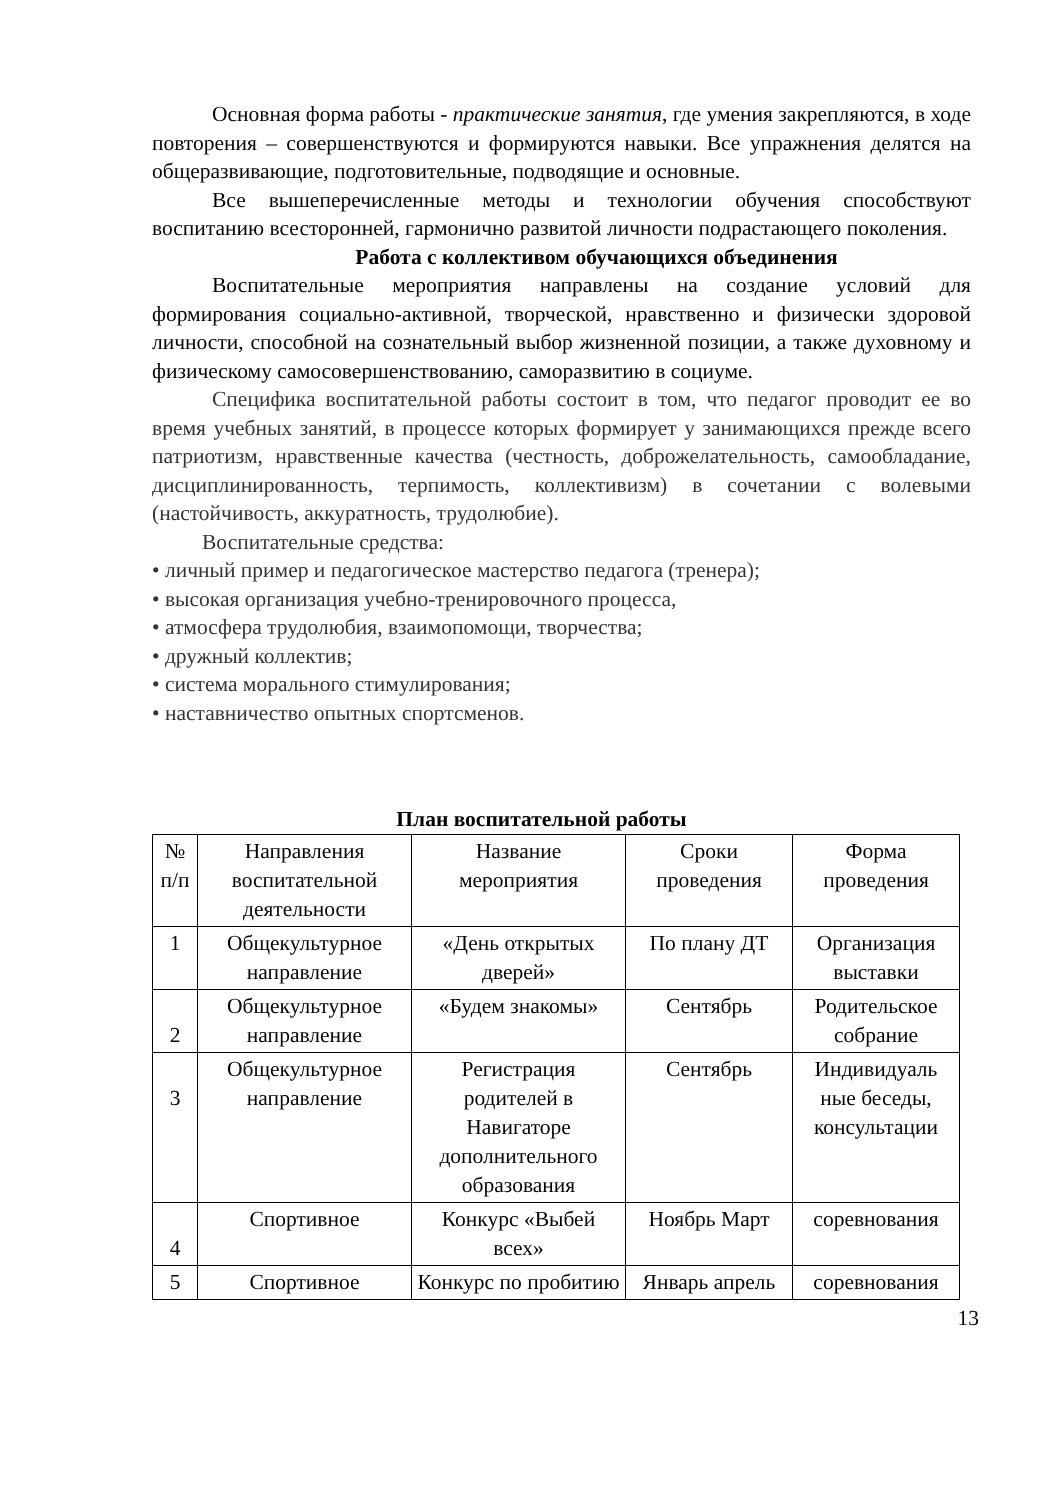Основная форма работы - практические занятия, где умения закрепляются, в ходе повторения – совершенствуются и формируются навыки. Все упражнения делятся на общеразвивающие, подготовительные, подводящие и основные.
Все вышеперечисленные методы и технологии обучения способствуют воспитанию всесторонней, гармонично развитой личности подрастающего поколения.
Работа с коллективом обучающихся объединения
Воспитательные мероприятия направлены на создание условий для формирования социально-активной, творческой, нравственно и физически здоровой личности, способной на сознательный выбор жизненной позиции, а также духовному и физическому самосовершенствованию, саморазвитию в социуме.
Специфика воспитательной работы состоит в том, что педагог проводит ее во время учебных занятий, в процессе которых формирует у занимающихся прежде всего патриотизм, нравственные качества (честность, доброжелательность, самообладание, дисциплинированность, терпимость, коллективизм) в сочетании с волевыми (настойчивость, аккуратность, трудолюбие).
Воспитательные средства:
• личный пример и педагогическое мастерство педагога (тренера);
• высокая организация учебно-тренировочного процесса,
• атмосфера трудолюбия, взаимопомощи, творчества;
• дружный коллектив;
• система морального стимулирования;
• наставничество опытных спортсменов.
План воспитательной работы
| № п/п | Направления воспитательной деятельности | Название мероприятия | Сроки проведения | Форма проведения |
| 1 | Общекультурное направление | «День открытых дверей» | По плану ДТ | Организация выставки |
| 2 | Общекультурное направление | «Будем знакомы» | Сентябрь | Родительское собрание |
| 3 | Общекультурное направление | Регистрация родителей в Навигаторе дополнительного образования | Сентябрь | Индивидуаль ные беседы, консультации |
| 4 | Спортивное | Конкурс «Выбей всех» | Ноябрь Март | соревнования |
| 5 | Спортивное | Конкурс по пробитию | Январь апрель | соревнования |
13